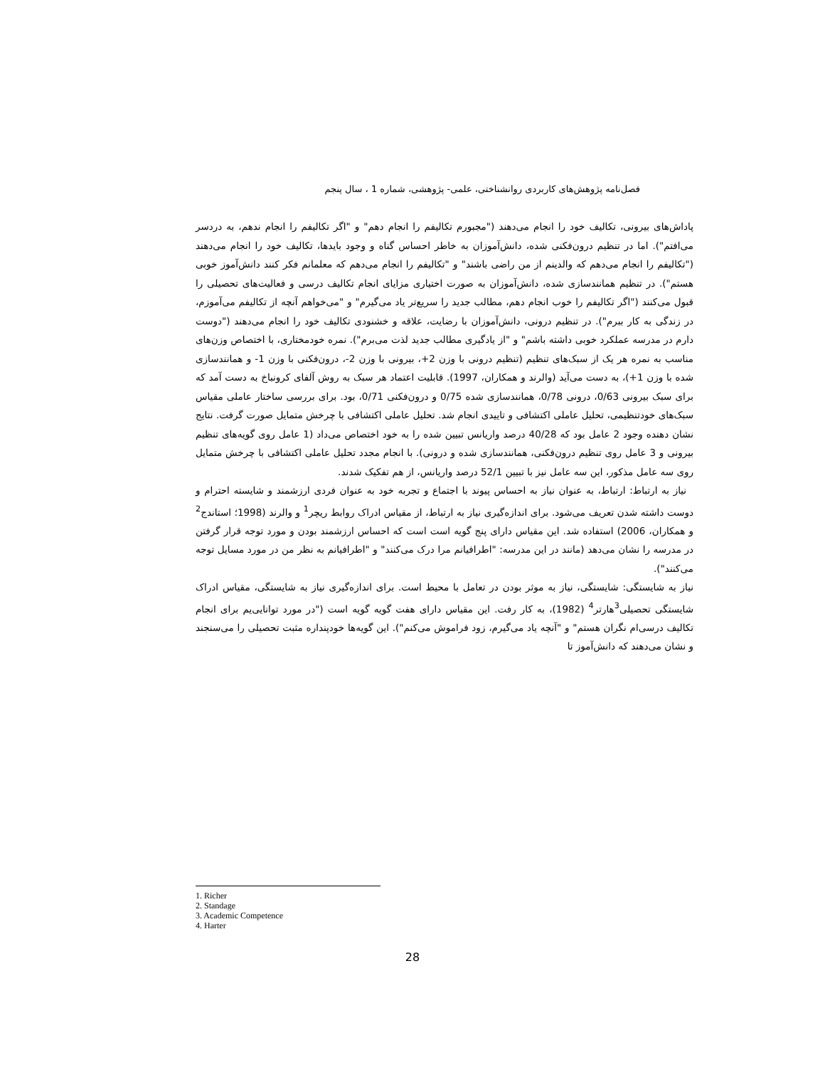فصل‌نامه پژوهش‌های کاربردی روانشناختی، علمی- پژوهشی، شماره 1 ، سال پنجم
پاداش‌های بیرونی، تکالیف خود را انجام می‌دهند ("مجبورم تکالیفم را انجام دهم" و "اگر تکالیفم را انجام ندهم، به دردسر می‌افتم"). اما در تنظیم درون‌فکنی شده، دانش‌آموزان به خاطر احساس گناه و وجود بایدها، تکالیف خود را انجام می‌دهند ("تکالیفم را انجام می‌دهم که والدینم از من راضی باشند" و "تکالیفم را انجام می‌دهم که معلمانم فکر کنند دانش‌آموز خوبی هستم"). در تنظیم همانندسازی شده، دانش‌آموزان به صورت اختیاری مزایای انجام تکالیف درسی و فعالیت‌های تحصیلی را قبول می‌کنند ("اگر تکالیفم را خوب انجام دهم، مطالب جدید را سریع‌تر یاد می‌گیرم" و "می‌خواهم آنچه از تکالیفم می‌آموزم، در زندگی به کار ببرم"). در تنظیم درونی، دانش‌آموزان با رضایت، علاقه و خشنودی تکالیف خود را انجام می‌دهند ("دوست دارم در مدرسه عملکرد خوبی داشته باشم" و "از یادگیری مطالب جدید لذت می‌برم"). نمره خودمختاری، با اختصاص وزن‌های مناسب به نمره هر یک از سبک‌های تنظیم (تنظیم درونی با وزن 2+، بیرونی با وزن 2-، درون‌فکنی با وزن 1- و همانندسازی شده با وزن 1+)، به دست می‌آید (والرند و همکاران، 1997). قابلیت اعتماد هر سبک به روش آلفای کرونباخ به دست آمد که برای سبک بیرونی 0/63، درونی 0/78، همانندسازی شده 0/75 و درون‌فکنی 0/71، بود. برای بررسی ساختار عاملی مقیاس سبک‌های خودتنظیمی، تحلیل عاملی اکتشافی و تاییدی انجام شد. تحلیل عاملی اکتشافی با چرخش متمایل صورت گرفت. نتایج نشان دهنده وجود 2 عامل بود که 40/28 درصد واریانس تبیین شده را به خود اختصاص می‌داد (1 عامل روی گویه‌های تنظیم بیرونی و 3 عامل روی تنظیم درون‌فکنی، همانندسازی شده و درونی). با انجام مجدد تحلیل عاملی اکتشافی با چرخش متمایل روی سه عامل مذکور، این سه عامل نیز با تبیین 52/1 درصد واریانس، از هم تفکیک شدند.
نیاز به ارتباط: ارتباط، به عنوان نیاز به احساس پیوند با اجتماع و تجربه خود به عنوان فردی ارزشمند و شایسته احترام و دوست داشته شدن تعریف می‌شود. برای اندازه‌گیری نیاز به ارتباط، از مقیاس ادراک روابط ریچر<sup>1</sup> و والرند (1998؛ استاندج<sup>2</sup> و همکاران، 2006) استفاده شد. این مقیاس دارای پنج گویه است است که احساس ارزشمند بودن و مورد توجه قرار گرفتن در مدرسه را نشان می‌دهد (مانند در این مدرسه: "اطرافیانم مرا درک می‌کنند" و "اطرافیانم به نظر من در مورد مسایل توجه می‌کنند").
نیاز به شایستگی: شایستگی، نیاز به موثر بودن در تعامل با محیط است. برای اندازه‌گیری نیاز به شایستگی، مقیاس ادراک شایستگی تحصیلی<sup>3</sup>هارتر<sup>4</sup> (1982)، به کار رفت. این مقیاس دارای هفت گویه گویه است ("در مورد توانایی‌یم برای انجام تکالیف درسی‌ام نگران هستم" و "آنچه یاد می‌گیرم، زود فراموش می‌کنم"). این گویه‌ها خودپنداره مثبت تحصیلی را می‌سنجند و نشان می‌دهند که دانش‌آموز تا
1. Richer
2. Standage
3. Academic Competence
4. Harter
28